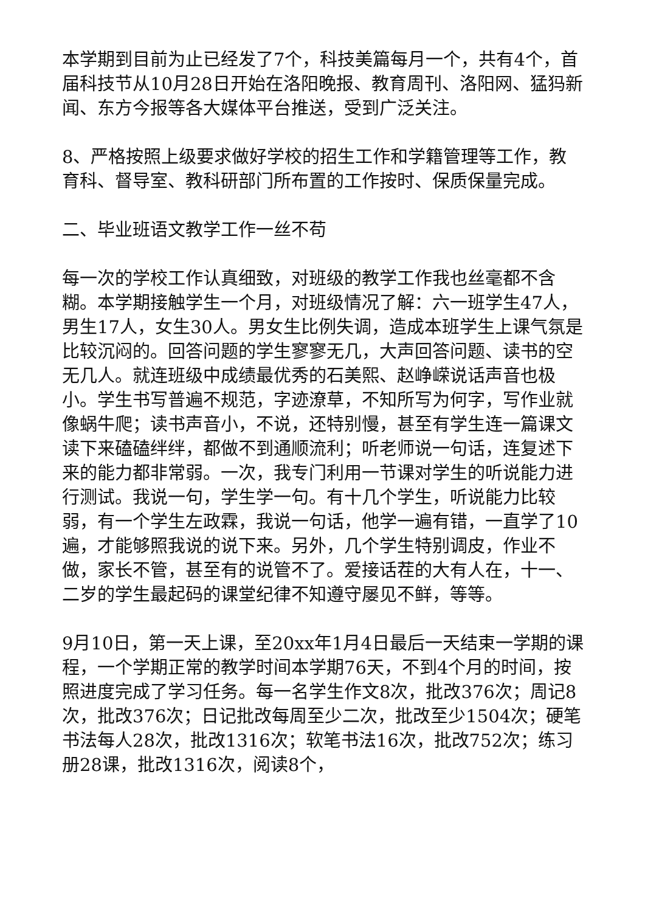本学期到目前为止已经发了7个，科技美篇每月一个，共有4个，首届科技节从10月28日开始在洛阳晚报、教育周刊、洛阳网、猛犸新闻、东方今报等各大媒体平台推送，受到广泛关注。
8、严格按照上级要求做好学校的招生工作和学籍管理等工作，教育科、督导室、教科研部门所布置的工作按时、保质保量完成。
二、毕业班语文教学工作一丝不苟
每一次的学校工作认真细致，对班级的教学工作我也丝毫都不含糊。本学期接触学生一个月，对班级情况了解：六一班学生47人，男生17人，女生30人。男女生比例失调，造成本班学生上课气氛是比较沉闷的。回答问题的学生寥寥无几，大声回答问题、读书的空无几人。就连班级中成绩最优秀的石美熙、赵峥嵘说话声音也极小。学生书写普遍不规范，字迹潦草，不知所写为何字，写作业就像蜗牛爬；读书声音小，不说，还特别慢，甚至有学生连一篇课文读下来磕磕绊绊，都做不到通顺流利；听老师说一句话，连复述下来的能力都非常弱。一次，我专门利用一节课对学生的听说能力进行测试。我说一句，学生学一句。有十几个学生，听说能力比较弱，有一个学生左政霖，我说一句话，他学一遍有错，一直学了10遍，才能够照我说的说下来。另外，几个学生特别调皮，作业不做，家长不管，甚至有的说管不了。爱接话茬的大有人在，十一、二岁的学生最起码的课堂纪律不知遵守屡见不鲜，等等。
9月10日，第一天上课，至20xx年1月4日最后一天结束一学期的课程，一个学期正常的教学时间本学期76天，不到4个月的时间，按照进度完成了学习任务。每一名学生作文8次，批改376次；周记8次，批改376次；日记批改每周至少二次，批改至少1504次；硬笔书法每人28次，批改1316次；软笔书法16次，批改752次；练习册28课，批改1316次，阅读8个，